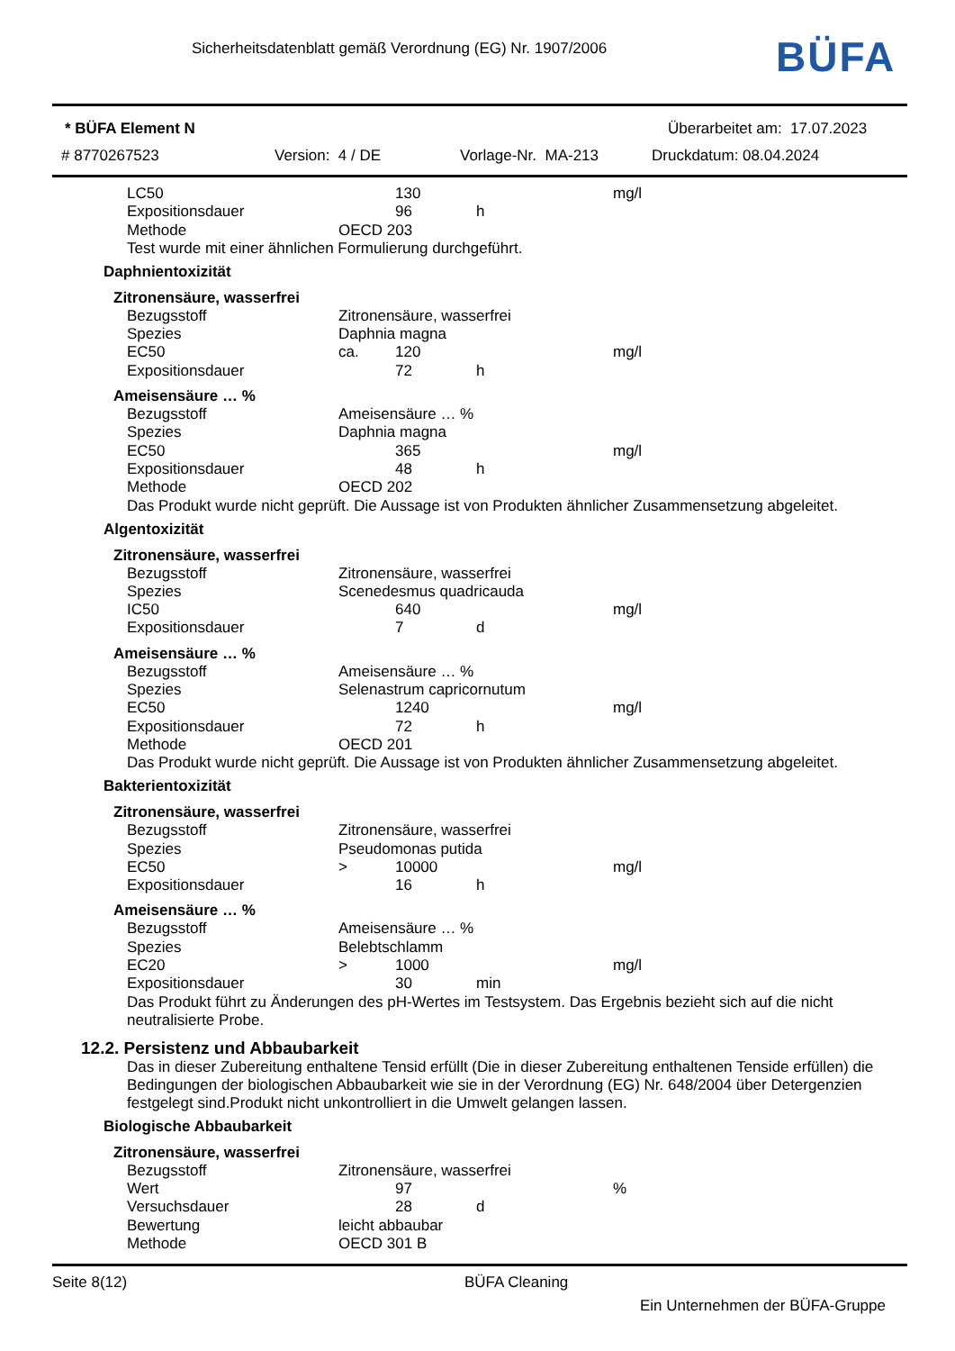Sicherheitsdatenblatt gemäß Verordnung (EG) Nr. 1907/2006
BÜFA
* BÜFA Element N Überarbeitet am: 17.07.2023
# 8770267523 Version: 4 / DE Vorlage-Nr. MA-213 Druckdatum: 08.04.2024
| LC50 | | 130 | | mg/l |
| Expositionsdauer | | 96 | h | |
| Methode | OECD 203 | | | |
Test wurde mit einer ähnlichen Formulierung durchgeführt.
Daphnientoxizität
Zitronensäure, wasserfrei
| Bezugsstoff | Zitronensäure, wasserfrei | | | |
| Spezies | Daphnia magna | | | |
| EC50 | ca. | 120 | | mg/l |
| Expositionsdauer | | 72 | h | |
Ameisensäure … %
| Bezugsstoff | Ameisensäure … % | | | |
| Spezies | Daphnia magna | | | |
| EC50 | | 365 | | mg/l |
| Expositionsdauer | | 48 | h | |
| Methode | OECD 202 | | | |
Das Produkt wurde nicht geprüft. Die Aussage ist von Produkten ähnlicher Zusammensetzung abgeleitet.
Algentoxizität
Zitronensäure, wasserfrei
| Bezugsstoff | Zitronensäure, wasserfrei | | | |
| Spezies | Scenedesmus quadricauda | | | |
| IC50 | | 640 | | mg/l |
| Expositionsdauer | | 7 | d | |
Ameisensäure … %
| Bezugsstoff | Ameisensäure … % | | | |
| Spezies | Selenastrum capricornutum | | | |
| EC50 | | 1240 | | mg/l |
| Expositionsdauer | | 72 | h | |
| Methode | OECD 201 | | | |
Das Produkt wurde nicht geprüft. Die Aussage ist von Produkten ähnlicher Zusammensetzung abgeleitet.
Bakterientoxizität
Zitronensäure, wasserfrei
| Bezugsstoff | Zitronensäure, wasserfrei | | | |
| Spezies | Pseudomonas putida | | | |
| EC50 | > | 10000 | | mg/l |
| Expositionsdauer | | 16 | h | |
Ameisensäure … %
| Bezugsstoff | Ameisensäure … % | | | |
| Spezies | Belebtschlamm | | | |
| EC20 | > | 1000 | | mg/l |
| Expositionsdauer | | 30 | min | |
Das Produkt führt zu Änderungen des pH-Wertes im Testsystem. Das Ergebnis bezieht sich auf die nicht neutralisierte Probe.
12.2. Persistenz und Abbaubarkeit
Das in dieser Zubereitung enthaltene Tensid erfüllt (Die in dieser Zubereitung enthaltenen Tenside erfüllen) die Bedingungen der biologischen Abbaubarkeit wie sie in der Verordnung (EG) Nr. 648/2004 über Detergenzien festgelegt sind.Produkt nicht unkontrolliert in die Umwelt gelangen lassen.
Biologische Abbaubarkeit
Zitronensäure, wasserfrei
| Bezugsstoff | Zitronensäure, wasserfrei | | | |
| Wert | | 97 | | % |
| Versuchsdauer | | 28 | d | |
| Bewertung | leicht abbaubar | | | |
| Methode | OECD 301 B | | | |
Seite 8(12) BÜFA Cleaning
Ein Unternehmen der BÜFA-Gruppe